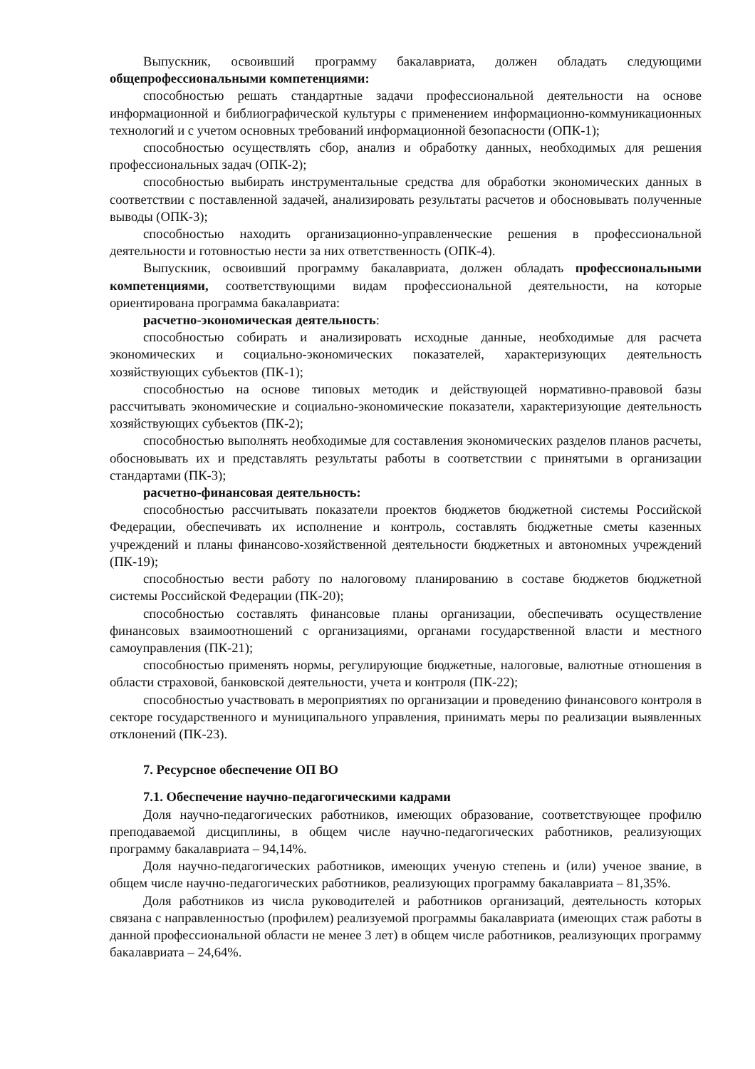Выпускник, освоивший программу бакалавриата, должен обладать следующими общепрофессиональными компетенциями:
способностью решать стандартные задачи профессиональной деятельности на основе информационной и библиографической культуры с применением информационно-коммуникационных технологий и с учетом основных требований информационной безопасности (ОПК-1);
способностью осуществлять сбор, анализ и обработку данных, необходимых для решения профессиональных задач (ОПК-2);
способностью выбирать инструментальные средства для обработки экономических данных в соответствии с поставленной задачей, анализировать результаты расчетов и обосновывать полученные выводы (ОПК-3);
способностью находить организационно-управленческие решения в профессиональной деятельности и готовностью нести за них ответственность (ОПК-4).
Выпускник, освоивший программу бакалавриата, должен обладать профессиональными компетенциями, соответствующими видам профессиональной деятельности, на которые ориентирована программа бакалавриата:
расчетно-экономическая деятельность:
способностью собирать и анализировать исходные данные, необходимые для расчета экономических и социально-экономических показателей, характеризующих деятельность хозяйствующих субъектов (ПК-1);
способностью на основе типовых методик и действующей нормативно-правовой базы рассчитывать экономические и социально-экономические показатели, характеризующие деятельность хозяйствующих субъектов (ПК-2);
способностью выполнять необходимые для составления экономических разделов планов расчеты, обосновывать их и представлять результаты работы в соответствии с принятыми в организации стандартами (ПК-3);
расчетно-финансовая деятельность:
способностью рассчитывать показатели проектов бюджетов бюджетной системы Российской Федерации, обеспечивать их исполнение и контроль, составлять бюджетные сметы казенных учреждений и планы финансово-хозяйственной деятельности бюджетных и автономных учреждений (ПК-19);
способностью вести работу по налоговому планированию в составе бюджетов бюджетной системы Российской Федерации (ПК-20);
способностью составлять финансовые планы организации, обеспечивать осуществление финансовых взаимоотношений с организациями, органами государственной власти и местного самоуправления (ПК-21);
способностью применять нормы, регулирующие бюджетные, налоговые, валютные отношения в области страховой, банковской деятельности, учета и контроля (ПК-22);
способностью участвовать в мероприятиях по организации и проведению финансового контроля в секторе государственного и муниципального управления, принимать меры по реализации выявленных отклонений (ПК-23).
7. Ресурсное обеспечение ОП ВО
7.1. Обеспечение научно-педагогическими кадрами
Доля научно-педагогических работников, имеющих образование, соответствующее профилю преподаваемой дисциплины, в общем числе научно-педагогических работников, реализующих программу бакалавриата – 94,14%.
Доля научно-педагогических работников, имеющих ученую степень и (или) ученое звание, в общем числе научно-педагогических работников, реализующих программу бакалавриата – 81,35%.
Доля работников из числа руководителей и работников организаций, деятельность которых связана с направленностью (профилем) реализуемой программы бакалавриата (имеющих стаж работы в данной профессиональной области не менее 3 лет) в общем числе работников, реализующих программу бакалавриата – 24,64%.